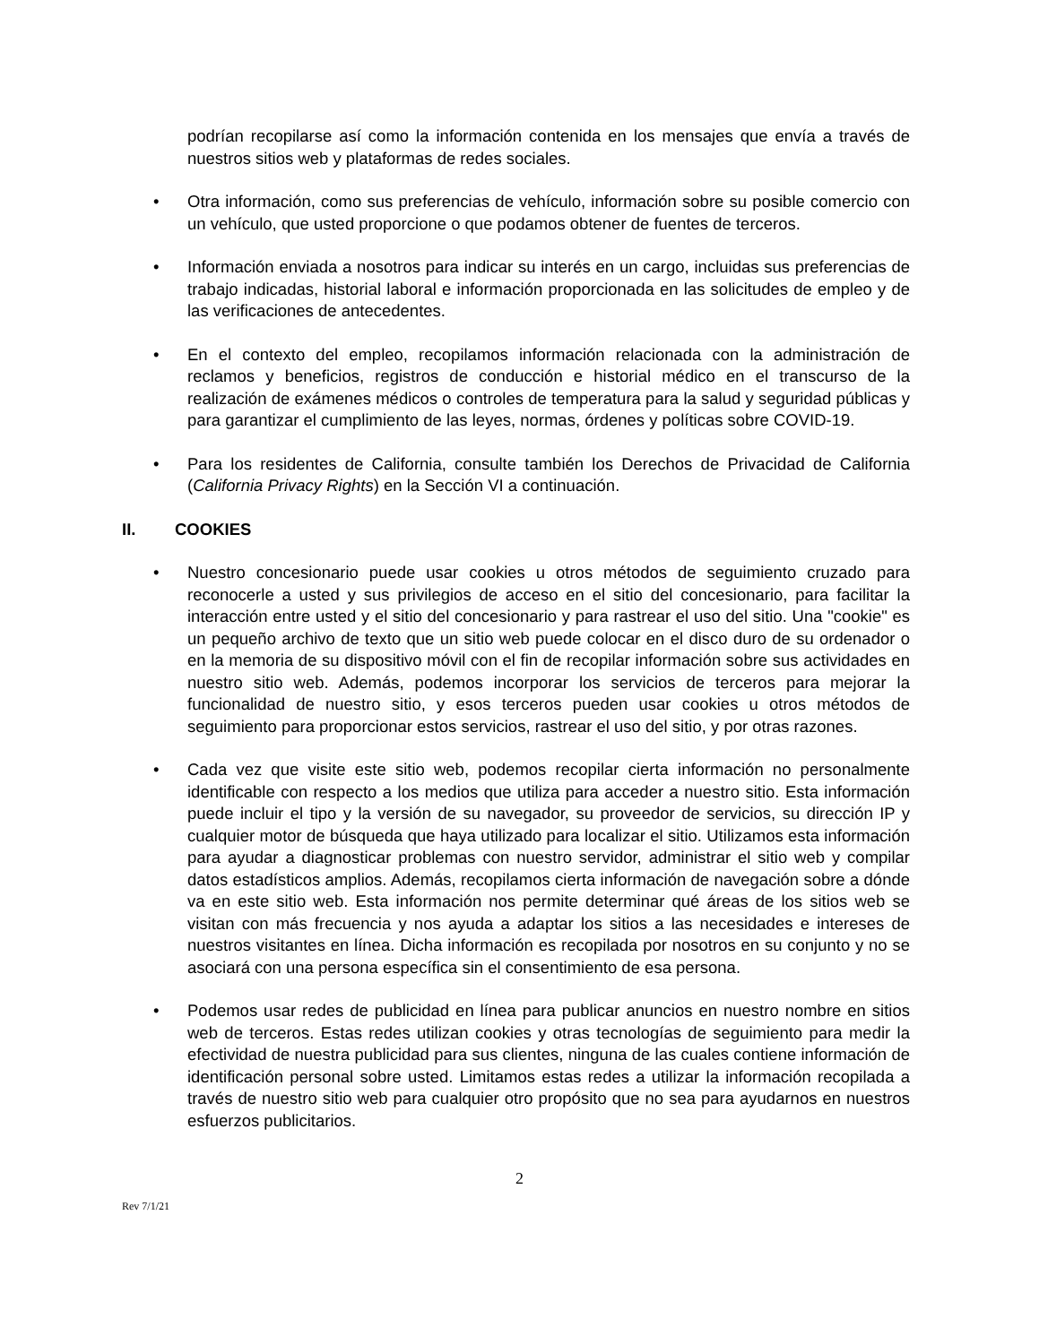podrían recopilarse así como la información contenida en los mensajes que envía a través de nuestros sitios web y plataformas de redes sociales.
• Otra información, como sus preferencias de vehículo, información sobre su posible comercio con un vehículo, que usted proporcione o que podamos obtener de fuentes de terceros.
• Información enviada a nosotros para indicar su interés en un cargo, incluidas sus preferencias de trabajo indicadas, historial laboral e información proporcionada en las solicitudes de empleo y de las verificaciones de antecedentes.
• En el contexto del empleo, recopilamos información relacionada con la administración de reclamos y beneficios, registros de conducción e historial médico en el transcurso de la realización de exámenes médicos o controles de temperatura para la salud y seguridad públicas y para garantizar el cumplimiento de las leyes, normas, órdenes y políticas sobre COVID-19.
• Para los residentes de California, consulte también los Derechos de Privacidad de California (California Privacy Rights) en la Sección VI a continuación.
II. COOKIES
• Nuestro concesionario puede usar cookies u otros métodos de seguimiento cruzado para reconocerle a usted y sus privilegios de acceso en el sitio del concesionario, para facilitar la interacción entre usted y el sitio del concesionario y para rastrear el uso del sitio. Una "cookie" es un pequeño archivo de texto que un sitio web puede colocar en el disco duro de su ordenador o en la memoria de su dispositivo móvil con el fin de recopilar información sobre sus actividades en nuestro sitio web. Además, podemos incorporar los servicios de terceros para mejorar la funcionalidad de nuestro sitio, y esos terceros pueden usar cookies u otros métodos de seguimiento para proporcionar estos servicios, rastrear el uso del sitio, y por otras razones.
• Cada vez que visite este sitio web, podemos recopilar cierta información no personalmente identificable con respecto a los medios que utiliza para acceder a nuestro sitio. Esta información puede incluir el tipo y la versión de su navegador, su proveedor de servicios, su dirección IP y cualquier motor de búsqueda que haya utilizado para localizar el sitio. Utilizamos esta información para ayudar a diagnosticar problemas con nuestro servidor, administrar el sitio web y compilar datos estadísticos amplios. Además, recopilamos cierta información de navegación sobre a dónde va en este sitio web. Esta información nos permite determinar qué áreas de los sitios web se visitan con más frecuencia y nos ayuda a adaptar los sitios a las necesidades e intereses de nuestros visitantes en línea. Dicha información es recopilada por nosotros en su conjunto y no se asociará con una persona específica sin el consentimiento de esa persona.
• Podemos usar redes de publicidad en línea para publicar anuncios en nuestro nombre en sitios web de terceros. Estas redes utilizan cookies y otras tecnologías de seguimiento para medir la efectividad de nuestra publicidad para sus clientes, ninguna de las cuales contiene información de identificación personal sobre usted. Limitamos estas redes a utilizar la información recopilada a través de nuestro sitio web para cualquier otro propósito que no sea para ayudarnos en nuestros esfuerzos publicitarios.
2
Rev 7/1/21